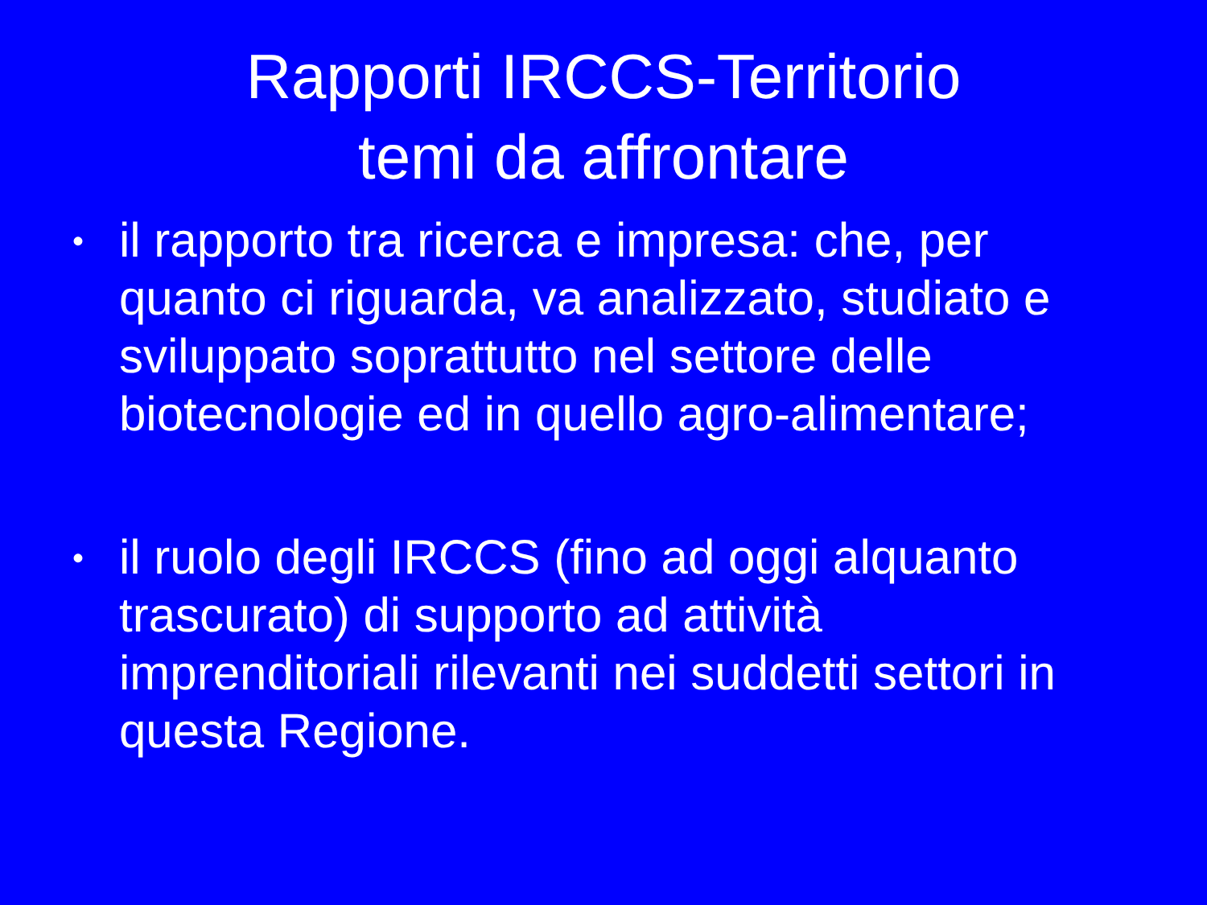Rapporti IRCCS-Territorio
temi da affrontare
• il rapporto tra ricerca e impresa: che, per quanto ci riguarda, va analizzato, studiato e sviluppato soprattutto nel settore delle biotecnologie ed in quello agro-alimentare;
• il ruolo degli IRCCS (fino ad oggi alquanto trascurato) di supporto ad attività imprenditoriali rilevanti nei suddetti settori in questa Regione.